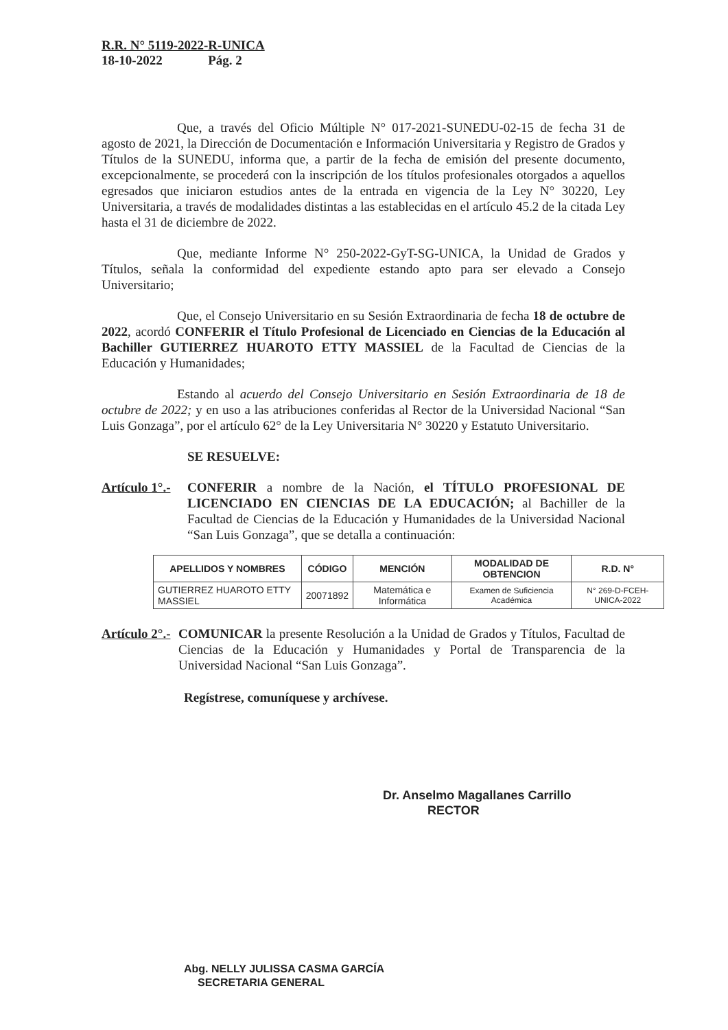R.R. N° 5119-2022-R-UNICA
18-10-2022 Pág. 2
Que, a través del Oficio Múltiple N° 017-2021-SUNEDU-02-15 de fecha 31 de agosto de 2021, la Dirección de Documentación e Información Universitaria y Registro de Grados y Títulos de la SUNEDU, informa que, a partir de la fecha de emisión del presente documento, excepcionalmente, se procederá con la inscripción de los títulos profesionales otorgados a aquellos egresados que iniciaron estudios antes de la entrada en vigencia de la Ley N° 30220, Ley Universitaria, a través de modalidades distintas a las establecidas en el artículo 45.2 de la citada Ley hasta el 31 de diciembre de 2022.
Que, mediante Informe N° 250-2022-GyT-SG-UNICA, la Unidad de Grados y Títulos, señala la conformidad del expediente estando apto para ser elevado a Consejo Universitario;
Que, el Consejo Universitario en su Sesión Extraordinaria de fecha 18 de octubre de 2022, acordó CONFERIR el Título Profesional de Licenciado en Ciencias de la Educación al Bachiller GUTIERREZ HUAROTO ETTY MASSIEL de la Facultad de Ciencias de la Educación y Humanidades;
Estando al acuerdo del Consejo Universitario en Sesión Extraordinaria de 18 de octubre de 2022; y en uso a las atribuciones conferidas al Rector de la Universidad Nacional “San Luis Gonzaga”, por el artículo 62° de la Ley Universitaria N° 30220 y Estatuto Universitario.
SE RESUELVE:
Artículo 1°.-
CONFERIR a nombre de la Nación, el TÍTULO PROFESIONAL DE LICENCIADO EN CIENCIAS DE LA EDUCACIÓN; al Bachiller de la Facultad de Ciencias de la Educación y Humanidades de la Universidad Nacional “San Luis Gonzaga”, que se detalla a continuación:
| APELLIDOS Y NOMBRES | CÓDIGO | MENCIÓN | MODALIDAD DE OBTENCION | R.D. N° |
| --- | --- | --- | --- | --- |
| GUTIERREZ HUAROTO ETTY MASSIEL | 20071892 | Matemática e Informática | Examen de Suficiencia Académica | N° 269-D-FCEH-UNICA-2022 |
Artículo 2°.-
COMUNICAR la presente Resolución a la Unidad de Grados y Títulos, Facultad de Ciencias de la Educación y Humanidades y Portal de Transparencia de la Universidad Nacional “San Luis Gonzaga”.
Regístrese, comuníquese y archívese.
Dr. Anselmo Magallanes Carrillo
RECTOR
Abg. NELLY JULISSA CASMA GARCÍA
SECRETARIA GENERAL